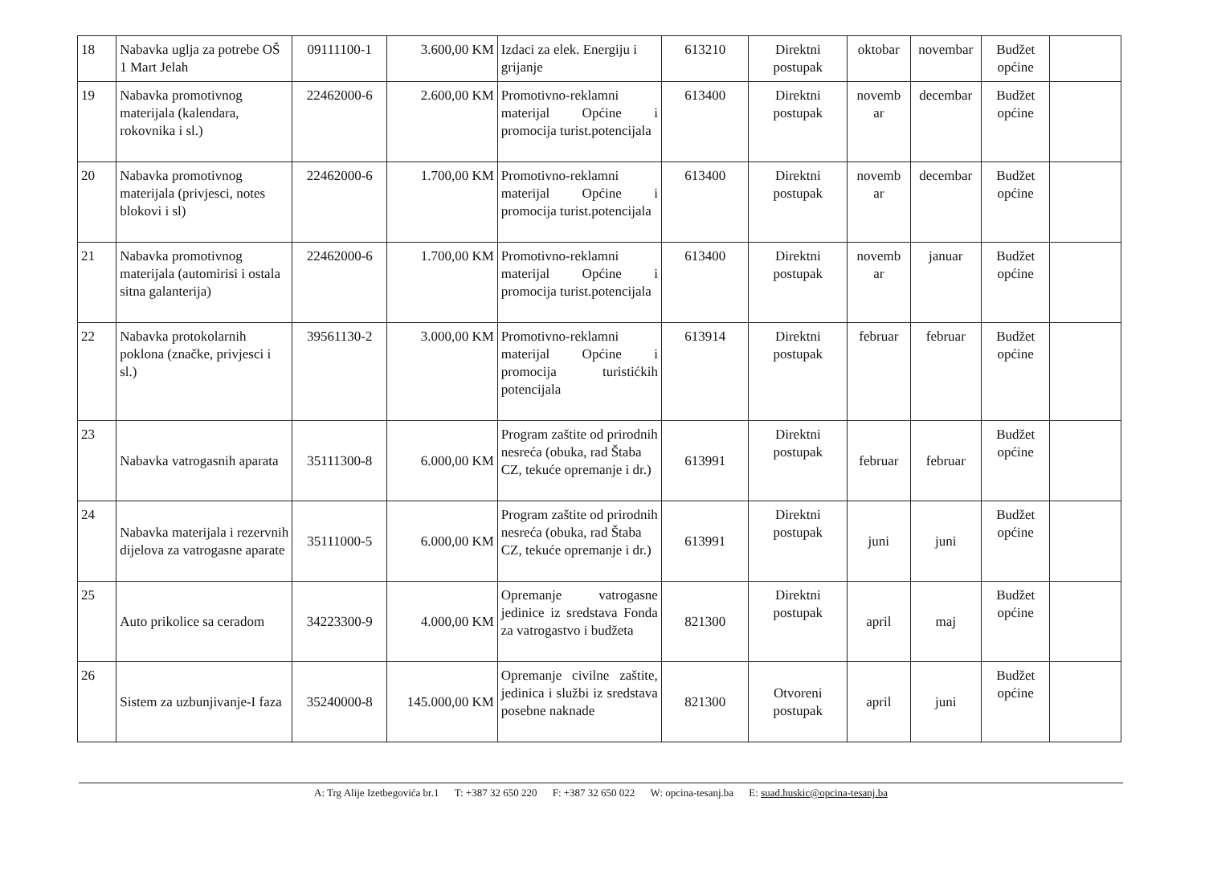| 18 | Nabavka uglja za potrebe OŠ 1 Mart Jelah | 09111100-1 | 3.600,00 KM | Izdaci za elek. Energiju i grijanje | 613210 | Direktni postupak | oktobar | novembar | Budžet općine | |
| 19 | Nabavka promotivnog materijala (kalendara, rokovnika i sl.) | 22462000-6 | 2.600,00 KM | Promotivno-reklamni materijal Općine i promocija turist.potencijala | 613400 | Direktni postupak | novemb ar | decembar | Budžet općine | |
| 20 | Nabavka promotivnog materijala (privjesci, notes blokovi i sl) | 22462000-6 | 1.700,00 KM | Promotivno-reklamni materijal Općine i promocija turist.potencijala | 613400 | Direktni postupak | novemb ar | decembar | Budžet općine | |
| 21 | Nabavka promotivnog materijala (automirisi i ostala sitna galanterija) | 22462000-6 | 1.700,00 KM | Promotivno-reklamni materijal Općine i promocija turist.potencijala | 613400 | Direktni postupak | novemb ar | januar | Budžet općine | |
| 22 | Nabavka protokolarnih poklona (značke, privjesci i sl.) | 39561130-2 | 3.000,00 KM | Promotivno-reklamni materijal Općine i promocija turistićkih potencijala | 613914 | Direktni postupak | februar | februar | Budžet općine | |
| 23 | Nabavka vatrogasnih aparata | 35111300-8 | 6.000,00 KM | Program zaštite od prirodnih nesreća (obuka, rad Štaba CZ, tekuće opremanje i dr.) | 613991 | Direktni postupak | februar | februar | Budžet općine | |
| 24 | Nabavka materijala i rezervnih dijelova za vatrogasne aparate | 35111000-5 | 6.000,00 KM | Program zaštite od prirodnih nesreća (obuka, rad Štaba CZ, tekuće opremanje i dr.) | 613991 | Direktni postupak | juni | juni | Budžet općine | |
| 25 | Auto prikolice sa ceradom | 34223300-9 | 4.000,00 KM | Opremanje vatrogasne jedinice iz sredstava Fonda za vatrogastvo i budžeta | 821300 | Direktni postupak | april | maj | Budžet općine | |
| 26 | Sistem za uzbunjivanje-I faza | 35240000-8 | 145.000,00 KM | Opremanje civilne zaštite, jedinica i službi iz sredstava posebne naknade | 821300 | Otvoreni postupak | april | juni | Budžet općine | |
A: Trg Alije Izetbegovića br.1 T: +387 32 650 220 F: +387 32 650 022 W: opcina-tesanj.ba E: suad.huskic@opcina-tesanj.ba